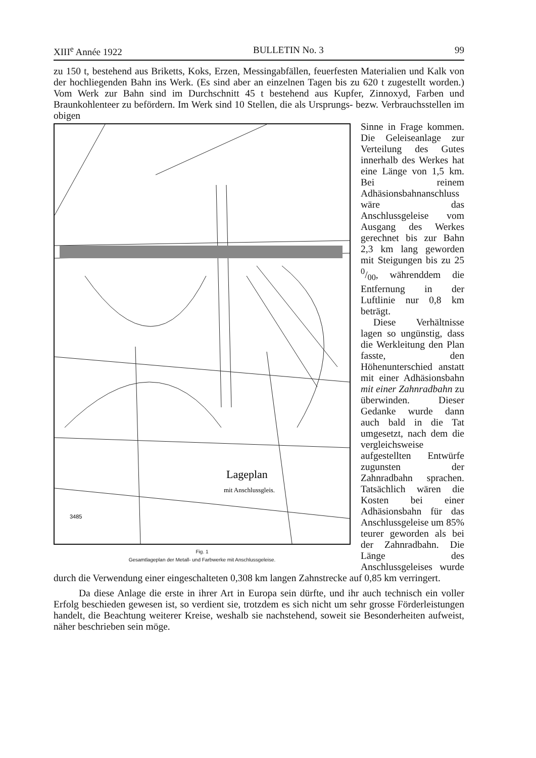XIII<sup>e</sup> Année 1922 BULLETIN No. 3 99
zu 150 t, bestehend aus Briketts, Koks, Erzen, Messingabfällen, feuerfesten Materialien und Kalk von der hochliegenden Bahn ins Werk. (Es sind aber an einzelnen Tagen bis zu 620 t zugestellt worden.) Vom Werk zur Bahn sind im Durchschnitt 45 t bestehend aus Kupfer, Zinnoxyd, Farben und Braunkohlenteer zu befördern. Im Werk sind 10 Stellen, die als Ursprungs- bezw. Verbrauchsstellen im obigen
Lageplan
mit Anschlussgleis.
3485
Fig. 1
Gesamtlageplan der Metall- und Farbwerke mit Anschlussgeleise.
Sinne in Frage kommen. Die Geleiseanlage zur Verteilung des Gutes innerhalb des Werkes hat eine Länge von 1,5 km. Bei reinem Adhäsionsbahnanschluss wäre das Anschlussgeleise vom Ausgang des Werkes gerechnet bis zur Bahn 2,3 km lang geworden mit Steigungen bis zu 25 0/00, währenddem die Entfernung in der Luftlinie nur 0,8 km beträgt.
Diese Verhältnisse lagen so ungünstig, dass die Werkleitung den Plan fasste, den Höhenunterschied anstatt mit einer Adhäsionsbahn mit einer Zahnradbahn zu überwinden. Dieser Gedanke wurde dann auch bald in die Tat umgesetzt, nach dem die vergleichsweise aufgestellten Entwürfe zugunsten der Zahnradbahn sprachen. Tatsächlich wären die Kosten bei einer Adhäsionsbahn für das Anschlussgeleise um 85% teurer geworden als bei der Zahnradbahn. Die Länge des Anschlussgeleises wurde durch die Verwendung einer eingeschalteten 0,308 km langen Zahnstrecke auf 0,85 km verringert.
Da diese Anlage die erste in ihrer Art in Europa sein dürfte, und ihr auch technisch ein voller Erfolg beschieden gewesen ist, so verdient sie, trotzdem es sich nicht um sehr grosse Förderleistungen handelt, die Beachtung weiterer Kreise, weshalb sie nachstehend, soweit sie Besonderheiten aufweist, näher beschrieben sein möge.